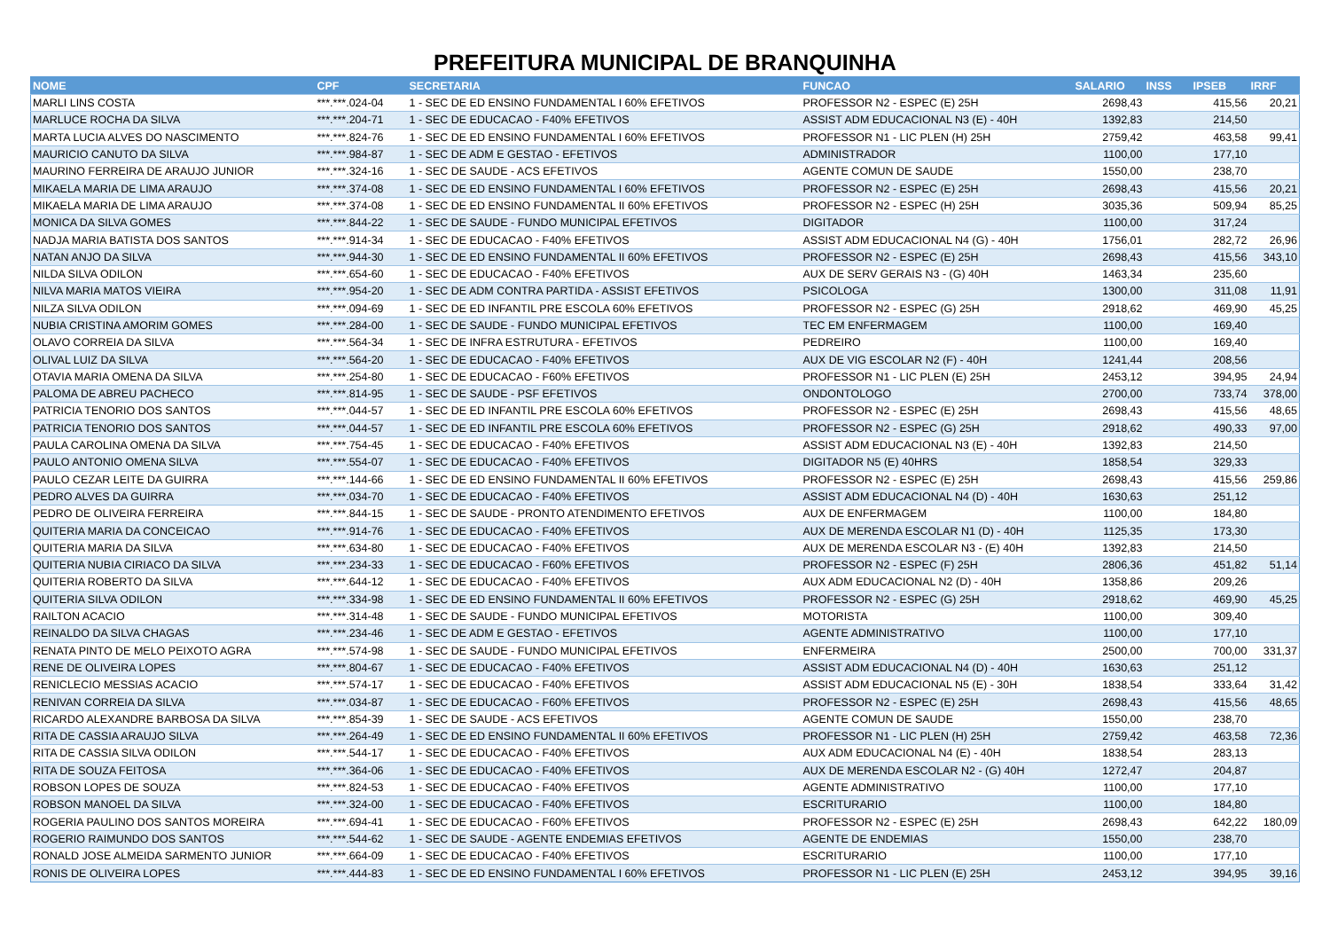PREFEITURA MUNICIPAL DE BRANQUINHA
| NOME | CPF | SECRETARIA | FUNCAO | SALARIO | INSS | IPSEB | IRRF |
| --- | --- | --- | --- | --- | --- | --- | --- |
| MARLI LINS COSTA | ***.***.024-04 | 1 - SEC DE ED ENSINO FUNDAMENTAL I 60% EFETIVOS | PROFESSOR N2 - ESPEC (E) 25H | 2698,43 | | 415,56 | 20,21 |
| MARLUCE ROCHA DA SILVA | ***.***.204-71 | 1 - SEC DE EDUCACAO - F40% EFETIVOS | ASSIST ADM EDUCACIONAL N3 (E) - 40H | 1392,83 | | 214,50 | |
| MARTA LUCIA ALVES DO NASCIMENTO | ***.***.824-76 | 1 - SEC DE ED ENSINO FUNDAMENTAL I 60% EFETIVOS | PROFESSOR N1 - LIC PLEN (H) 25H | 2759,42 | | 463,58 | 99,41 |
| MAURICIO CANUTO DA SILVA | ***.***.984-87 | 1 - SEC DE ADM E GESTAO - EFETIVOS | ADMINISTRADOR | 1100,00 | | 177,10 | |
| MAURINO FERREIRA DE ARAUJO JUNIOR | ***.***.324-16 | 1 - SEC DE SAUDE - ACS EFETIVOS | AGENTE COMUN DE SAUDE | 1550,00 | | 238,70 | |
| MIKAELA MARIA DE LIMA ARAUJO | ***.***.374-08 | 1 - SEC DE ED ENSINO FUNDAMENTAL I 60% EFETIVOS | PROFESSOR N2 - ESPEC (E) 25H | 2698,43 | | 415,56 | 20,21 |
| MIKAELA MARIA DE LIMA ARAUJO | ***.***.374-08 | 1 - SEC DE ED ENSINO FUNDAMENTAL II 60% EFETIVOS | PROFESSOR N2 - ESPEC (H) 25H | 3035,36 | | 509,94 | 85,25 |
| MONICA DA SILVA GOMES | ***.***.844-22 | 1 - SEC DE SAUDE - FUNDO MUNICIPAL EFETIVOS | DIGITADOR | 1100,00 | | 317,24 | |
| NADJA MARIA BATISTA DOS SANTOS | ***.***.914-34 | 1 - SEC DE EDUCACAO - F40% EFETIVOS | ASSIST ADM EDUCACIONAL N4 (G) - 40H | 1756,01 | | 282,72 | 26,96 |
| NATAN ANJO DA SILVA | ***.***.944-30 | 1 - SEC DE ED ENSINO FUNDAMENTAL II 60% EFETIVOS | PROFESSOR N2 - ESPEC (E) 25H | 2698,43 | | 415,56 | 343,10 |
| NILDA SILVA ODILON | ***.***.654-60 | 1 - SEC DE EDUCACAO - F40% EFETIVOS | AUX DE SERV GERAIS N3 - (G) 40H | 1463,34 | | 235,60 | |
| NILVA MARIA MATOS VIEIRA | ***.***.954-20 | 1 - SEC DE ADM CONTRA PARTIDA - ASSIST EFETIVOS | PSICOLOGA | 1300,00 | | 311,08 | 11,91 |
| NILZA SILVA ODILON | ***.***.094-69 | 1 - SEC DE ED INFANTIL PRE ESCOLA 60% EFETIVOS | PROFESSOR N2 - ESPEC (G) 25H | 2918,62 | | 469,90 | 45,25 |
| NUBIA CRISTINA AMORIM GOMES | ***.***.284-00 | 1 - SEC DE SAUDE - FUNDO MUNICIPAL EFETIVOS | TEC EM ENFERMAGEM | 1100,00 | | 169,40 | |
| OLAVO CORREIA DA SILVA | ***.***.564-34 | 1 - SEC DE INFRA ESTRUTURA - EFETIVOS | PEDREIRO | 1100,00 | | 169,40 | |
| OLIVAL LUIZ DA SILVA | ***.***.564-20 | 1 - SEC DE EDUCACAO - F40% EFETIVOS | AUX DE VIG ESCOLAR N2 (F) - 40H | 1241,44 | | 208,56 | |
| OTAVIA MARIA OMENA DA SILVA | ***.***.254-80 | 1 - SEC DE EDUCACAO - F60% EFETIVOS | PROFESSOR N1 - LIC PLEN (E) 25H | 2453,12 | | 394,95 | 24,94 |
| PALOMA DE ABREU PACHECO | ***.***.814-95 | 1 - SEC DE SAUDE - PSF EFETIVOS | ONDONTOLOGO | 2700,00 | | 733,74 | 378,00 |
| PATRICIA TENORIO DOS SANTOS | ***.***.044-57 | 1 - SEC DE ED INFANTIL PRE ESCOLA 60% EFETIVOS | PROFESSOR N2 - ESPEC (E) 25H | 2698,43 | | 415,56 | 48,65 |
| PATRICIA TENORIO DOS SANTOS | ***.***.044-57 | 1 - SEC DE ED INFANTIL PRE ESCOLA 60% EFETIVOS | PROFESSOR N2 - ESPEC (G) 25H | 2918,62 | | 490,33 | 97,00 |
| PAULA CAROLINA OMENA DA SILVA | ***.***.754-45 | 1 - SEC DE EDUCACAO - F40% EFETIVOS | ASSIST ADM EDUCACIONAL N3 (E) - 40H | 1392,83 | | 214,50 | |
| PAULO ANTONIO OMENA SILVA | ***.***.554-07 | 1 - SEC DE EDUCACAO - F40% EFETIVOS | DIGITADOR N5 (E) 40HRS | 1858,54 | | 329,33 | |
| PAULO CEZAR LEITE DA GUIRRA | ***.***.144-66 | 1 - SEC DE ED ENSINO FUNDAMENTAL II 60% EFETIVOS | PROFESSOR N2 - ESPEC (E) 25H | 2698,43 | | 415,56 | 259,86 |
| PEDRO ALVES DA GUIRRA | ***.***.034-70 | 1 - SEC DE EDUCACAO - F40% EFETIVOS | ASSIST ADM EDUCACIONAL N4 (D) - 40H | 1630,63 | | 251,12 | |
| PEDRO DE OLIVEIRA FERREIRA | ***.***.844-15 | 1 - SEC DE SAUDE - PRONTO ATENDIMENTO EFETIVOS | AUX DE ENFERMAGEM | 1100,00 | | 184,80 | |
| QUITERIA MARIA DA CONCEICAO | ***.***.914-76 | 1 - SEC DE EDUCACAO - F40% EFETIVOS | AUX DE MERENDA ESCOLAR N1 (D) - 40H | 1125,35 | | 173,30 | |
| QUITERIA MARIA DA SILVA | ***.***.634-80 | 1 - SEC DE EDUCACAO - F40% EFETIVOS | AUX DE MERENDA ESCOLAR N3 - (E) 40H | 1392,83 | | 214,50 | |
| QUITERIA NUBIA CIRIACO DA SILVA | ***.***.234-33 | 1 - SEC DE EDUCACAO - F60% EFETIVOS | PROFESSOR N2 - ESPEC (F) 25H | 2806,36 | | 451,82 | 51,14 |
| QUITERIA ROBERTO DA SILVA | ***.***.644-12 | 1 - SEC DE EDUCACAO - F40% EFETIVOS | AUX ADM EDUCACIONAL N2 (D) - 40H | 1358,86 | | 209,26 | |
| QUITERIA SILVA ODILON | ***.***.334-98 | 1 - SEC DE ED ENSINO FUNDAMENTAL II 60% EFETIVOS | PROFESSOR N2 - ESPEC (G) 25H | 2918,62 | | 469,90 | 45,25 |
| RAILTON ACACIO | ***.***.314-48 | 1 - SEC DE SAUDE - FUNDO MUNICIPAL EFETIVOS | MOTORISTA | 1100,00 | | 309,40 | |
| REINALDO DA SILVA CHAGAS | ***.***.234-46 | 1 - SEC DE ADM E GESTAO - EFETIVOS | AGENTE ADMINISTRATIVO | 1100,00 | | 177,10 | |
| RENATA PINTO DE MELO PEIXOTO AGRA | ***.***.574-98 | 1 - SEC DE SAUDE - FUNDO MUNICIPAL EFETIVOS | ENFERMEIRA | 2500,00 | | 700,00 | 331,37 |
| RENE DE OLIVEIRA LOPES | ***.***.804-67 | 1 - SEC DE EDUCACAO - F40% EFETIVOS | ASSIST ADM EDUCACIONAL N4 (D) - 40H | 1630,63 | | 251,12 | |
| RENICLECIO MESSIAS ACACIO | ***.***.574-17 | 1 - SEC DE EDUCACAO - F40% EFETIVOS | ASSIST ADM EDUCACIONAL N5 (E) - 30H | 1838,54 | | 333,64 | 31,42 |
| RENIVAN CORREIA DA SILVA | ***.***.034-87 | 1 - SEC DE EDUCACAO - F60% EFETIVOS | PROFESSOR N2 - ESPEC (E) 25H | 2698,43 | | 415,56 | 48,65 |
| RICARDO ALEXANDRE BARBOSA DA SILVA | ***.***.854-39 | 1 - SEC DE SAUDE - ACS EFETIVOS | AGENTE COMUN DE SAUDE | 1550,00 | | 238,70 | |
| RITA DE CASSIA ARAUJO SILVA | ***.***.264-49 | 1 - SEC DE ED ENSINO FUNDAMENTAL II 60% EFETIVOS | PROFESSOR N1 - LIC PLEN (H) 25H | 2759,42 | | 463,58 | 72,36 |
| RITA DE CASSIA SILVA ODILON | ***.***.544-17 | 1 - SEC DE EDUCACAO - F40% EFETIVOS | AUX ADM EDUCACIONAL N4 (E) - 40H | 1838,54 | | 283,13 | |
| RITA DE SOUZA FEITOSA | ***.***.364-06 | 1 - SEC DE EDUCACAO - F40% EFETIVOS | AUX DE MERENDA ESCOLAR N2 - (G) 40H | 1272,47 | | 204,87 | |
| ROBSON LOPES DE SOUZA | ***.***.824-53 | 1 - SEC DE EDUCACAO - F40% EFETIVOS | AGENTE ADMINISTRATIVO | 1100,00 | | 177,10 | |
| ROBSON MANOEL DA SILVA | ***.***.324-00 | 1 - SEC DE EDUCACAO - F40% EFETIVOS | ESCRITURARIO | 1100,00 | | 184,80 | |
| ROGERIA PAULINO DOS SANTOS MOREIRA | ***.***.694-41 | 1 - SEC DE EDUCACAO - F60% EFETIVOS | PROFESSOR N2 - ESPEC (E) 25H | 2698,43 | | 642,22 | 180,09 |
| ROGERIO RAIMUNDO DOS SANTOS | ***.***.544-62 | 1 - SEC DE SAUDE - AGENTE ENDEMIAS EFETIVOS | AGENTE DE ENDEMIAS | 1550,00 | | 238,70 | |
| RONALD JOSE ALMEIDA SARMENTO JUNIOR | ***.***.664-09 | 1 - SEC DE EDUCACAO - F40% EFETIVOS | ESCRITURARIO | 1100,00 | | 177,10 | |
| RONIS DE OLIVEIRA LOPES | ***.***.444-83 | 1 - SEC DE ED ENSINO FUNDAMENTAL I 60% EFETIVOS | PROFESSOR N1 - LIC PLEN (E) 25H | 2453,12 | | 394,95 | 39,16 |